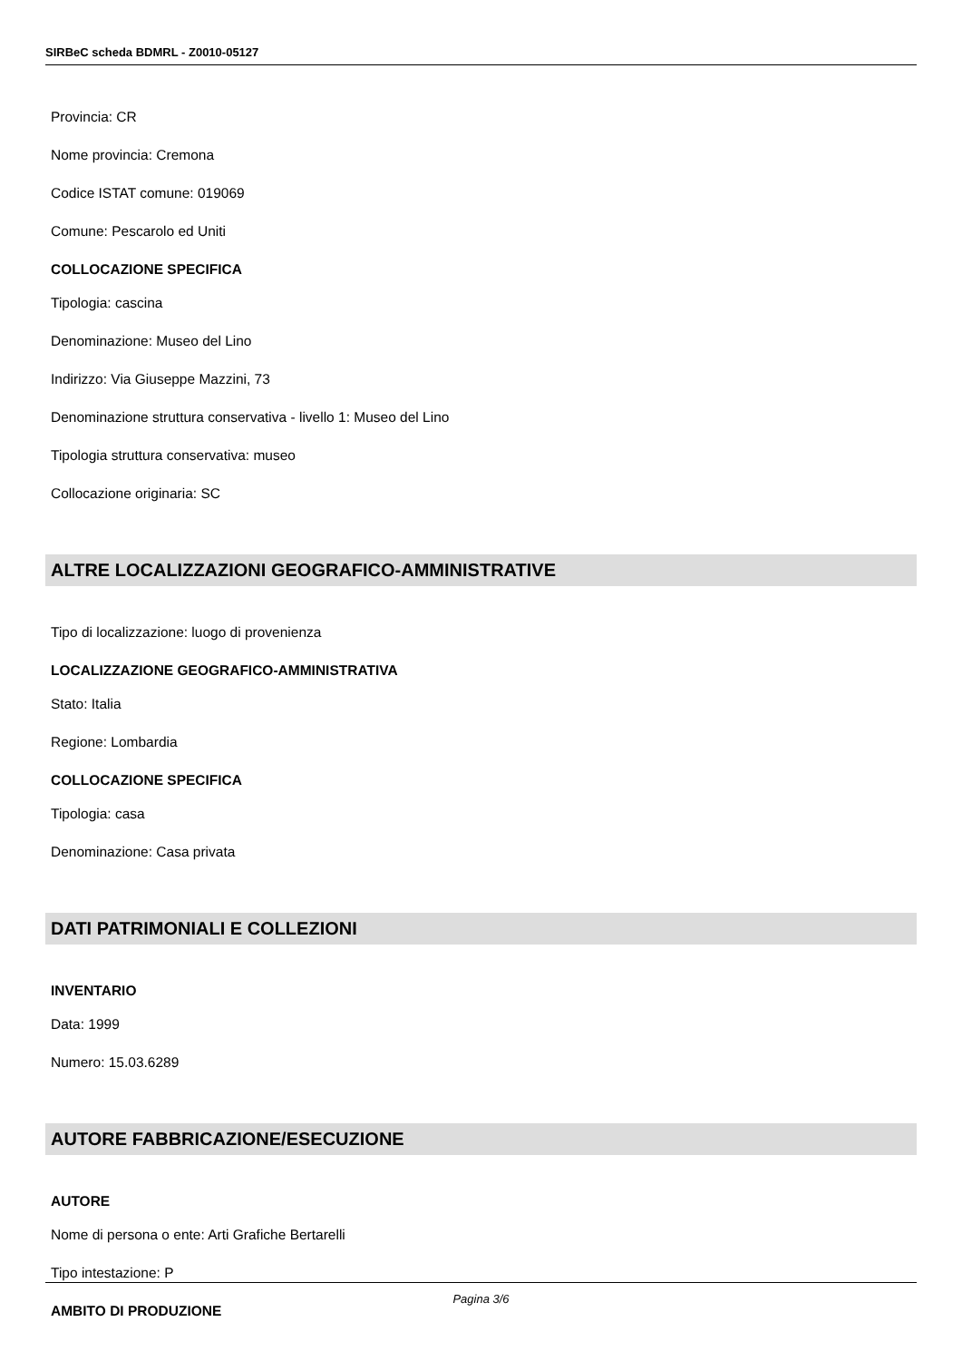SIRBeC scheda BDMRL - Z0010-05127
Provincia: CR
Nome provincia: Cremona
Codice ISTAT comune: 019069
Comune: Pescarolo ed Uniti
COLLOCAZIONE SPECIFICA
Tipologia: cascina
Denominazione: Museo del Lino
Indirizzo: Via Giuseppe Mazzini, 73
Denominazione struttura conservativa - livello 1: Museo del Lino
Tipologia struttura conservativa: museo
Collocazione originaria: SC
ALTRE LOCALIZZAZIONI GEOGRAFICO-AMMINISTRATIVE
Tipo di localizzazione: luogo di provenienza
LOCALIZZAZIONE GEOGRAFICO-AMMINISTRATIVA
Stato: Italia
Regione: Lombardia
COLLOCAZIONE SPECIFICA
Tipologia: casa
Denominazione: Casa privata
DATI PATRIMONIALI E COLLEZIONI
INVENTARIO
Data: 1999
Numero: 15.03.6289
AUTORE FABBRICAZIONE/ESECUZIONE
AUTORE
Nome di persona o ente: Arti Grafiche Bertarelli
Tipo intestazione: P
AMBITO DI PRODUZIONE
Pagina 3/6